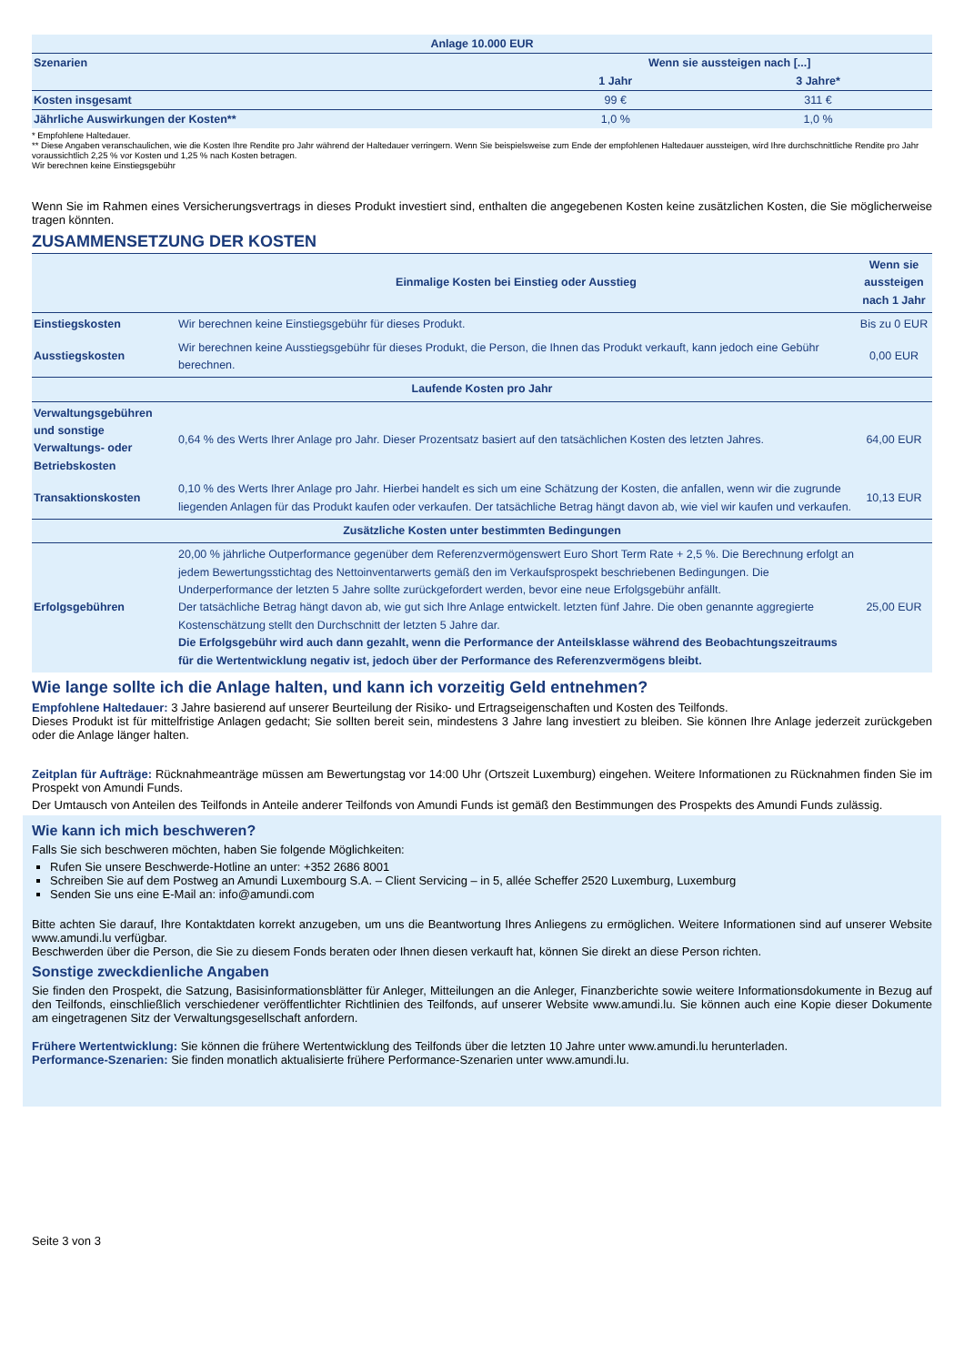| Anlage 10.000 EUR | | |
| --- | --- | --- |
| Szenarien | Wenn sie aussteigen nach [...] | |
| | 1 Jahr | 3 Jahre* |
| Kosten insgesamt | 99 € | 311 € |
| Jährliche Auswirkungen der Kosten** | 1,0 % | 1,0 % |
* Empfohlene Haltedauer.
** Diese Angaben veranschaulichen, wie die Kosten Ihre Rendite pro Jahr während der Haltedauer verringern. Wenn Sie beispielsweise zum Ende der empfohlenen Haltedauer aussteigen, wird Ihre durchschnittliche Rendite pro Jahr voraussichtlich 2,25 % vor Kosten und 1,25 % nach Kosten betragen.
Wir berechnen keine Einstiegsgebühr
Wenn Sie im Rahmen eines Versicherungsvertrags in dieses Produkt investiert sind, enthalten die angegebenen Kosten keine zusätzlichen Kosten, die Sie möglicherweise tragen könnten.
ZUSAMMENSETZUNG DER KOSTEN
| | Einmalige Kosten bei Einstieg oder Ausstieg | Wenn sie aussteigen nach 1 Jahr |
| --- | --- | --- |
| Einstiegskosten | Wir berechnen keine Einstiegsgebühr für dieses Produkt. | Bis zu 0 EUR |
| Ausstiegskosten | Wir berechnen keine Ausstiegsgebühr für dieses Produkt, die Person, die Ihnen das Produkt verkauft, kann jedoch eine Gebühr berechnen. | 0,00 EUR |
| Laufende Kosten pro Jahr | | |
| Verwaltungsgebühren und sonstige Verwaltungs- oder Betriebskosten | 0,64 % des Werts Ihrer Anlage pro Jahr. Dieser Prozentsatz basiert auf den tatsächlichen Kosten des letzten Jahres. | 64,00 EUR |
| Transaktionskosten | 0,10 % des Werts Ihrer Anlage pro Jahr. Hierbei handelt es sich um eine Schätzung der Kosten, die anfallen, wenn wir die zugrunde liegenden Anlagen für das Produkt kaufen oder verkaufen. Der tatsächliche Betrag hängt davon ab, wie viel wir kaufen und verkaufen. | 10,13 EUR |
| Zusätzliche Kosten unter bestimmten Bedingungen | | |
| Erfolgsgebühren | 20,00 % jährliche Outperformance gegenüber dem Referenzvermögenswert Euro Short Term Rate + 2,5 %. Die Berechnung erfolgt an jedem Bewertungsstichtag des Nettoinventarwerts gemäß den im Verkaufsprospekt beschriebenen Bedingungen. Die Underperformance der letzten 5 Jahre sollte zurückgefordert werden, bevor eine neue Erfolgsgebühr anfällt. Der tatsächliche Betrag hängt davon ab, wie gut sich Ihre Anlage entwickelt. letzten fünf Jahre. Die oben genannte aggregierte Kostenschätzung stellt den Durchschnitt der letzten 5 Jahre dar. Die Erfolgsgebühr wird auch dann gezahlt, wenn die Performance der Anteilsklasse während des Beobachtungszeitraums für die Wertentwicklung negativ ist, jedoch über der Performance des Referenzvermögens bleibt. | 25,00 EUR |
Wie lange sollte ich die Anlage halten, und kann ich vorzeitig Geld entnehmen?
Empfohlene Haltedauer: 3 Jahre basierend auf unserer Beurteilung der Risiko- und Ertragseigenschaften und Kosten des Teilfonds.
Dieses Produkt ist für mittelfristige Anlagen gedacht; Sie sollten bereit sein, mindestens 3 Jahre lang investiert zu bleiben. Sie können Ihre Anlage jederzeit zurückgeben oder die Anlage länger halten.
Zeitplan für Aufträge: Rücknahmeanträge müssen am Bewertungstag vor 14:00 Uhr (Ortszeit Luxemburg) eingehen. Weitere Informationen zu Rücknahmen finden Sie im Prospekt von Amundi Funds.
Der Umtausch von Anteilen des Teilfonds in Anteile anderer Teilfonds von Amundi Funds ist gemäß den Bestimmungen des Prospekts des Amundi Funds zulässig.
Wie kann ich mich beschweren?
Falls Sie sich beschweren möchten, haben Sie folgende Möglichkeiten:
Rufen Sie unsere Beschwerde-Hotline an unter: +352 2686 8001
Schreiben Sie auf dem Postweg an Amundi Luxembourg S.A. – Client Servicing – in 5, allée Scheffer 2520 Luxemburg, Luxemburg
Senden Sie uns eine E-Mail an: info@amundi.com
Bitte achten Sie darauf, Ihre Kontaktdaten korrekt anzugeben, um uns die Beantwortung Ihres Anliegens zu ermöglichen. Weitere Informationen sind auf unserer Website www.amundi.lu verfügbar.
Beschwerden über die Person, die Sie zu diesem Fonds beraten oder Ihnen diesen verkauft hat, können Sie direkt an diese Person richten.
Sonstige zweckdienliche Angaben
Sie finden den Prospekt, die Satzung, Basisinformationsblätter für Anleger, Mitteilungen an die Anleger, Finanzberichte sowie weitere Informationsdokumente in Bezug auf den Teilfonds, einschließlich verschiedener veröffentlichter Richtlinien des Teilfonds, auf unserer Website www.amundi.lu. Sie können auch eine Kopie dieser Dokumente am eingetragenen Sitz der Verwaltungsgesellschaft anfordern.
Frühere Wertentwicklung: Sie können die frühere Wertentwicklung des Teilfonds über die letzten 10 Jahre unter www.amundi.lu herunterladen.
Performance-Szenarien: Sie finden monatlich aktualisierte frühere Performance-Szenarien unter www.amundi.lu.
Seite 3 von 3